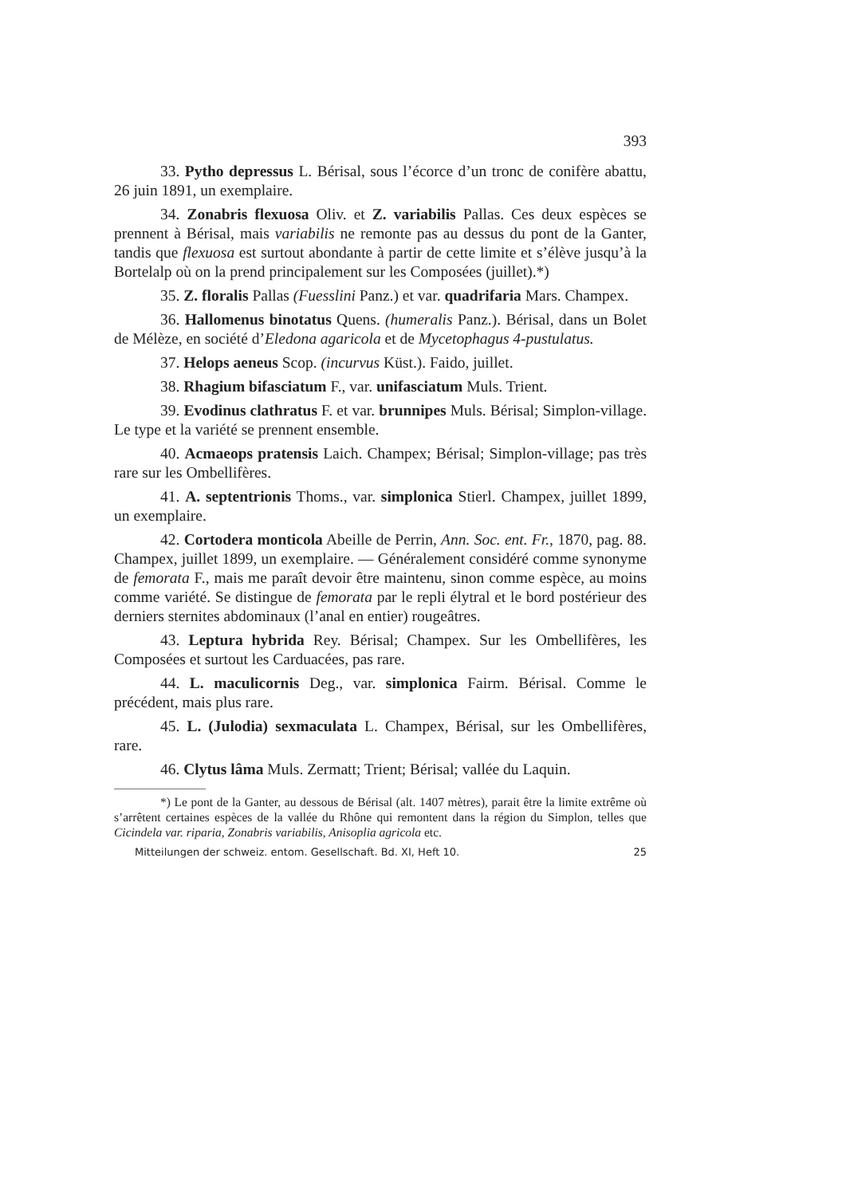393
33. Pytho depressus L. Bérisal, sous l’écorce d’un tronc de conifère abattu, 26 juin 1891, un exemplaire.
34. Zonabris flexuosa Oliv. et Z. variabilis Pallas. Ces deux espèces se prennent à Bérisal, mais variabilis ne remonte pas au dessus du pont de la Ganter, tandis que flexuosa est surtout abondante à partir de cette limite et s’élève jusqu’à la Bortelalp où on la prend principalement sur les Composées (juillet).*)
35. Z. floralis Pallas (Fuesslini Panz.) et var. quadrifaria Mars. Champex.
36. Hallomenus binotatus Quens. (humeralis Panz.). Bérisal, dans un Bolet de Mélèze, en société d’Eledona agaricola et de Mycetophagus 4-pustulatus.
37. Helops aeneus Scop. (incurvus Küst.). Faido, juillet.
38. Rhagium bifasciatum F., var. unifasciatum Muls. Trient.
39. Evodinus clathratus F. et var. brunnipes Muls. Bérisal; Simplon-village. Le type et la variété se prennent ensemble.
40. Acmaeops pratensis Laich. Champex; Bérisal; Simplon-village; pas très rare sur les Ombellifères.
41. A. septentrionis Thoms., var. simplonica Stierl. Champex, juillet 1899, un exemplaire.
42. Cortodera monticola Abeille de Perrin, Ann. Soc. ent. Fr., 1870, pag. 88. Champex, juillet 1899, un exemplaire. — Généralement considéré comme synonyme de femorata F., mais me paraît devoir être maintenu, sinon comme espèce, au moins comme variété. Se distingue de femorata par le repli élytral et le bord postérieur des derniers sternites abdominaux (l’anal en entier) rougeâtres.
43. Leptura hybrida Rey. Bérisal; Champex. Sur les Ombellifères, les Composées et surtout les Carduacées, pas rare.
44. L. maculicornis Deg., var. simplonica Fairm. Bérisal. Comme le précédent, mais plus rare.
45. L. (Julodia) sexmaculata L. Champex, Bérisal, sur les Ombellifères, rare.
46. Clytus lâma Muls. Zermatt; Trient; Bérisal; vallée du Laquin.
*) Le pont de la Ganter, au dessous de Bérisal (alt. 1407 mètres), parait être la limite extrême où s’arrêtent certaines espèces de la vallée du Rhône qui remontent dans la région du Simplon, telles que Cicindela var. riparia, Zonabris variabilis, Anisoplia agricola etc.
Mitteilungen der schweiz. entom. Gesellschaft. Bd. XI, Heft 10. 25